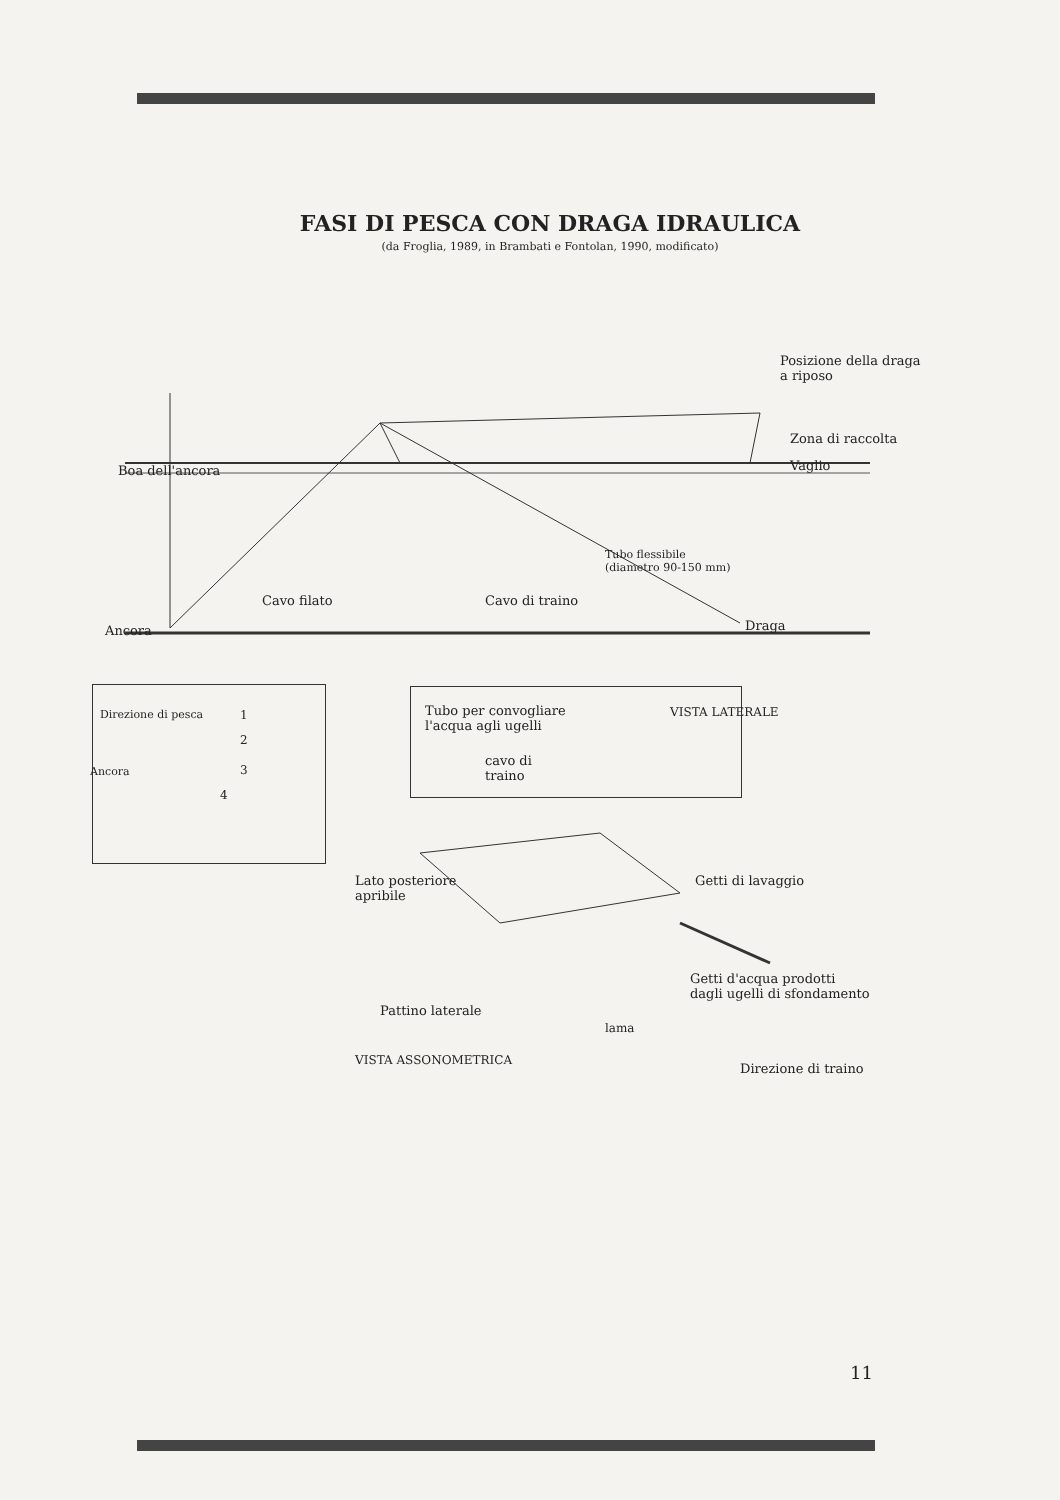FASI DI PESCA CON DRAGA IDRAULICA
(da Froglia, 1989, in Brambati e Fontolan, 1990, modificato)
Posizione della draga
a riposo
Zona di raccolta
Vaglio Boa dell'ancora
Tubo flessibile
(diametro 90-150 mm)
Cavo filato Cavo di traino
Ancora Draga
Direzione di pesca 1
2
Ancora 3
4
Tubo per convogliare
l'acqua agli ugelli
VISTA LATERALE
cavo di
traino
Lato posteriore
apribile
Getti di lavaggio
Getti d'acqua prodotti
dagli ugelli di sfondamento
Pattino laterale
lama
VISTA ASSONOMETRICA
Direzione di traino
11